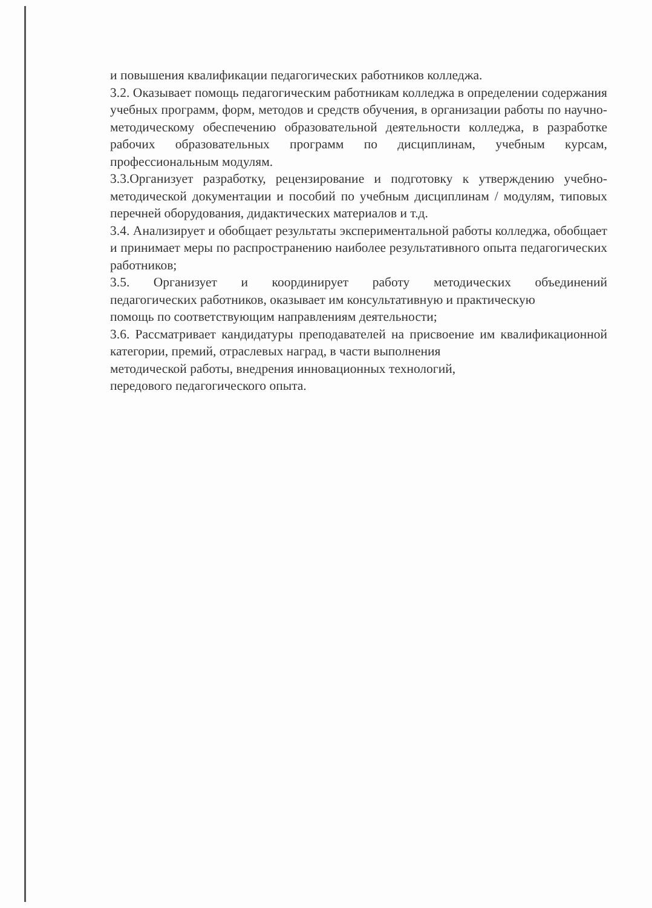и повышения квалификации педагогических работников колледжа.
3.2. Оказывает помощь педагогическим работникам колледжа в определении содержания учебных программ, форм, методов и средств обучения, в организации работы по научно-методическому обеспечению образовательной деятельности колледжа, в разработке рабочих образовательных программ по дисциплинам, учебным курсам, профессиональным модулям.
3.3.Организует разработку, рецензирование и подготовку к утверждению учебно-методической документации и пособий по учебным дисциплинам / модулям, типовых перечней оборудования, дидактических материалов и т.д.
3.4. Анализирует и обобщает результаты экспериментальной работы колледжа, обобщает и принимает меры по распространению наиболее результативного опыта педагогических работников;
3.5. Организует и координирует работу методических объединений
педагогических работников, оказывает им консультативную и практическую
помощь по соответствующим направлениям деятельности;
3.6. Рассматривает кандидатуры преподавателей на присвоение им квалификационной категории, премий, отраслевых наград, в части выполнения
методической работы, внедрения инновационных технологий,
передового педагогического опыта.